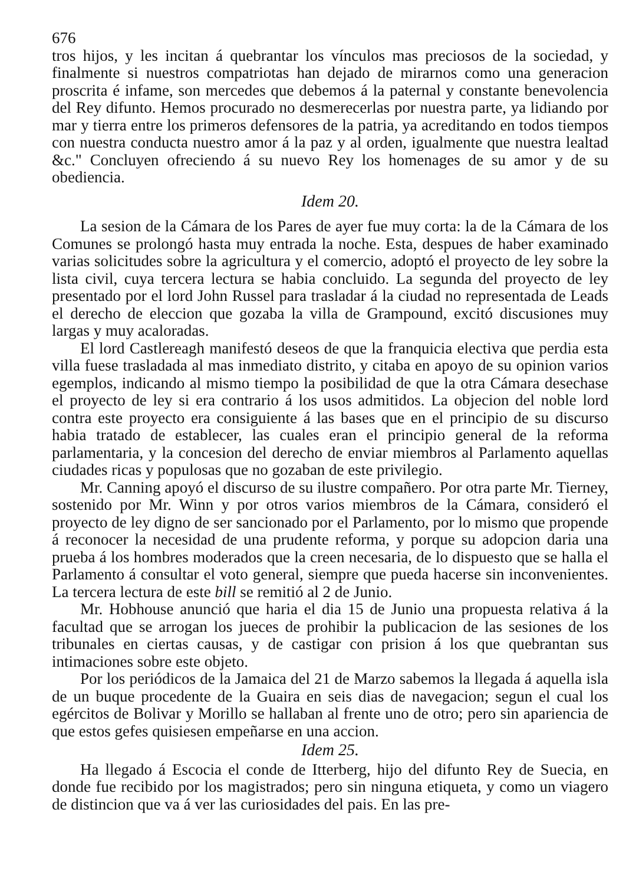676
tros hijos, y les incitan á quebrantar los vínculos mas preciosos de la sociedad, y finalmente si nuestros compatriotas han dejado de mirarnos como una generacion proscrita é infame, son mercedes que debemos á la paternal y constante benevolencia del Rey difunto. Hemos procurado no desmerecerlas por nuestra parte, ya lidiando por mar y tierra entre los primeros defensores de la patria, ya acreditando en todos tiempos con nuestra conducta nuestro amor á la paz y al orden, igualmente que nuestra lealtad &c." Concluyen ofreciendo á su nuevo Rey los homenages de su amor y de su obediencia.
Idem 20.
La sesion de la Cámara de los Pares de ayer fue muy corta: la de la Cámara de los Comunes se prolongó hasta muy entrada la noche. Esta, despues de haber examinado varias solicitudes sobre la agricultura y el comercio, adoptó el proyecto de ley sobre la lista civil, cuya tercera lectura se habia concluido. La segunda del proyecto de ley presentado por el lord John Russel para trasladar á la ciudad no representada de Leads el derecho de eleccion que gozaba la villa de Grampound, excitó discusiones muy largas y muy acaloradas.
El lord Castlereagh manifestó deseos de que la franquicia electiva que perdia esta villa fuese trasladada al mas inmediato distrito, y citaba en apoyo de su opinion varios egemplos, indicando al mismo tiempo la posibilidad de que la otra Cámara desechase el proyecto de ley si era contrario á los usos admitidos. La objecion del noble lord contra este proyecto era consiguiente á las bases que en el principio de su discurso habia tratado de establecer, las cuales eran el principio general de la reforma parlamentaria, y la concesion del derecho de enviar miembros al Parlamento aquellas ciudades ricas y populosas que no gozaban de este privilegio.
Mr. Canning apoyó el discurso de su ilustre compañero. Por otra parte Mr. Tierney, sostenido por Mr. Winn y por otros varios miembros de la Cámara, consideró el proyecto de ley digno de ser sancionado por el Parlamento, por lo mismo que propende á reconocer la necesidad de una prudente reforma, y porque su adopcion daria una prueba á los hombres moderados que la creen necesaria, de lo dispuesto que se halla el Parlamento á consultar el voto general, siempre que pueda hacerse sin inconvenientes. La tercera lectura de este bill se remitió al 2 de Junio.
Mr. Hobhouse anunció que haria el dia 15 de Junio una propuesta relativa á la facultad que se arrogan los jueces de prohibir la publicacion de las sesiones de los tribunales en ciertas causas, y de castigar con prision á los que quebrantan sus intimaciones sobre este objeto.
Por los periódicos de la Jamaica del 21 de Marzo sabemos la llegada á aquella isla de un buque procedente de la Guaira en seis dias de navegacion; segun el cual los egércitos de Bolivar y Morillo se hallaban al frente uno de otro; pero sin apariencia de que estos gefes quisiesen empeñarse en una accion.
Idem 25.
Ha llegado á Escocia el conde de Itterberg, hijo del difunto Rey de Suecia, en donde fue recibido por los magistrados; pero sin ninguna etiqueta, y como un viagero de distincion que va á ver las curiosidades del pais. En las pre-